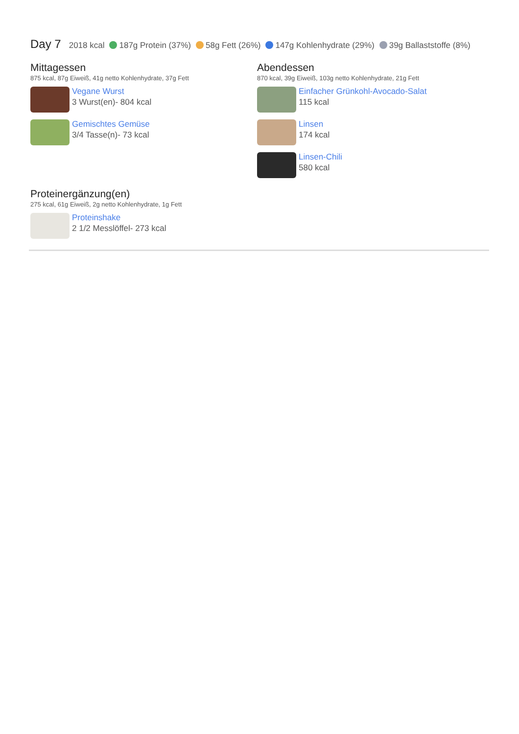Day 7
2018 kcal 187g Protein (37%) 58g Fett (26%) 147g Kohlenhydrate (29%) 39g Ballaststoffe (8%)
Mittagessen
875 kcal, 87g Eiweiß, 41g netto Kohlenhydrate, 37g Fett
Vegane Wurst
3 Wurst(en)- 804 kcal
Gemischtes Gemüse
3/4 Tasse(n)- 73 kcal
Abendessen
870 kcal, 39g Eiweiß, 103g netto Kohlenhydrate, 21g Fett
Einfacher Grünkohl-Avocado-Salat
115 kcal
Linsen
174 kcal
Linsen-Chili
580 kcal
Proteinergänzung(en)
275 kcal, 61g Eiweiß, 2g netto Kohlenhydrate, 1g Fett
Proteinshake
2 1/2 Messlöffel- 273 kcal